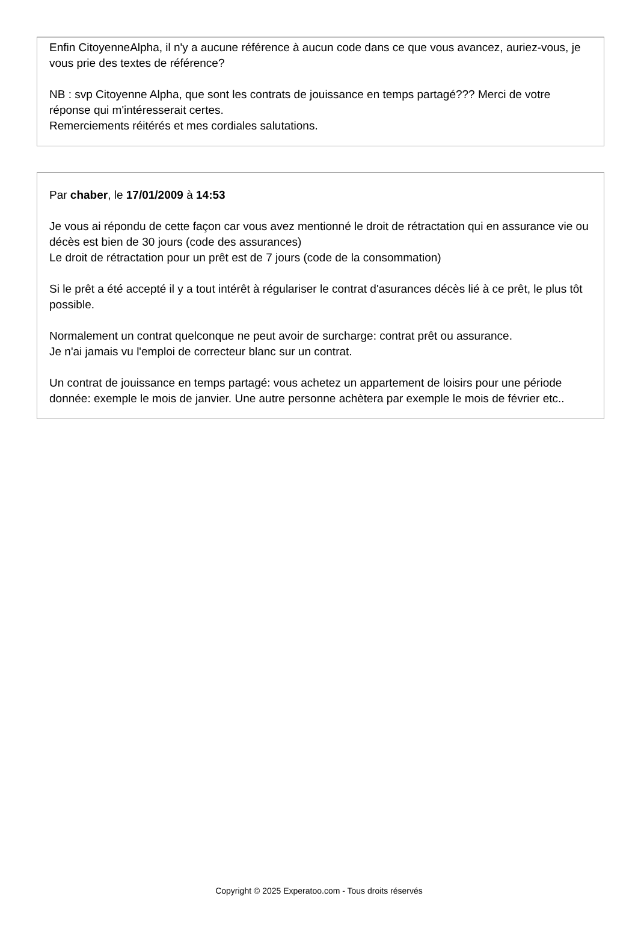Enfin CitoyenneAlpha, il n'y a aucune référence à aucun code dans ce que vous avancez, auriez-vous, je vous prie des textes de référence?
NB : svp Citoyenne Alpha, que sont les contrats de jouissance en temps partagé??? Merci de votre réponse qui m'intéresserait certes.
Remerciements réitérés et mes cordiales salutations.
Par chaber, le 17/01/2009 à 14:53
Je vous ai répondu de cette façon car vous avez mentionné le droit de rétractation qui en assurance vie ou décès est bien de 30 jours (code des assurances)
Le droit de rétractation pour un prêt est de 7 jours (code de la consommation)
Si le prêt a été accepté il y a tout intérêt à régulariser le contrat d'asurances décès lié à ce prêt, le plus tôt possible.
Normalement un contrat quelconque ne peut avoir de surcharge: contrat prêt ou assurance.
Je n'ai jamais vu l'emploi de correcteur blanc sur un contrat.
Un contrat de jouissance en temps partagé: vous achetez un appartement de loisirs pour une période donnée: exemple le mois de janvier. Une autre personne achètera par exemple le mois de février etc..
Copyright © 2025 Experatoo.com - Tous droits réservés